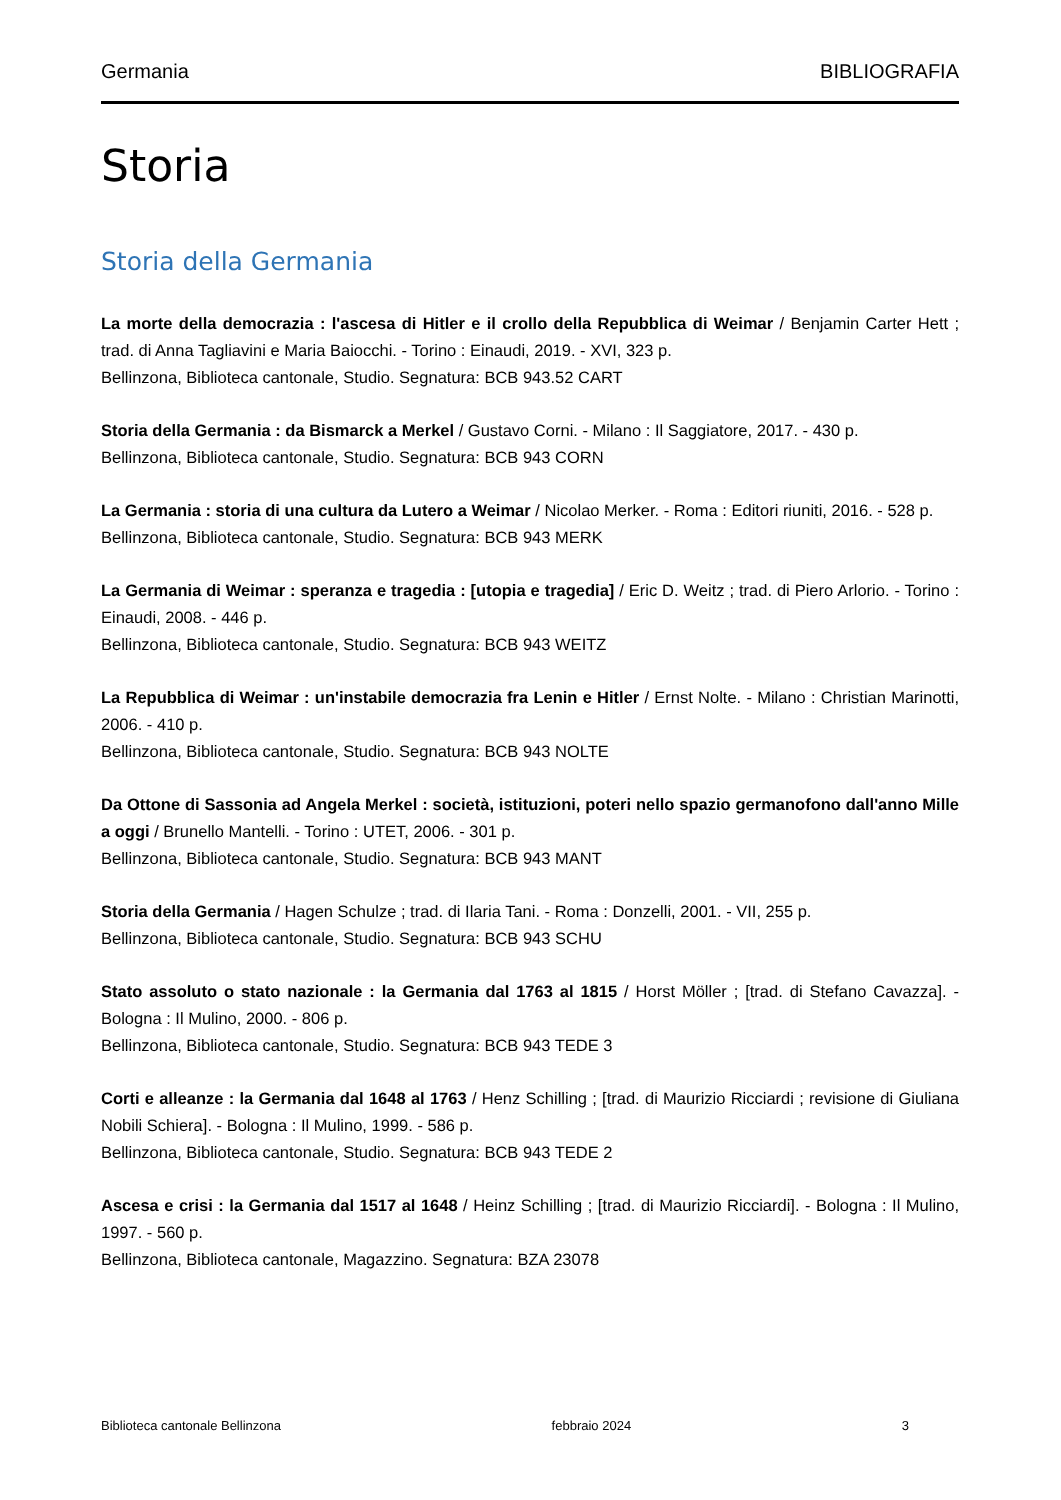Germania BIBLIOGRAFIA
Storia
Storia della Germania
La morte della democrazia : l'ascesa di Hitler e il crollo della Repubblica di Weimar / Benjamin Carter Hett ; trad. di Anna Tagliavini e Maria Baiocchi. - Torino : Einaudi, 2019. - XVI, 323 p.
Bellinzona, Biblioteca cantonale, Studio. Segnatura: BCB 943.52 CART
Storia della Germania : da Bismarck a Merkel / Gustavo Corni. - Milano : Il Saggiatore, 2017. - 430 p.
Bellinzona, Biblioteca cantonale, Studio. Segnatura: BCB 943 CORN
La Germania : storia di una cultura da Lutero a Weimar / Nicolao Merker. - Roma : Editori riuniti, 2016. - 528 p.
Bellinzona, Biblioteca cantonale, Studio. Segnatura: BCB 943 MERK
La Germania di Weimar : speranza e tragedia : [utopia e tragedia] / Eric D. Weitz ; trad. di Piero Arlorio. - Torino : Einaudi, 2008. - 446 p.
Bellinzona, Biblioteca cantonale, Studio. Segnatura: BCB 943 WEITZ
La Repubblica di Weimar : un'instabile democrazia fra Lenin e Hitler / Ernst Nolte. - Milano : Christian Marinotti, 2006. - 410 p.
Bellinzona, Biblioteca cantonale, Studio. Segnatura: BCB 943 NOLTE
Da Ottone di Sassonia ad Angela Merkel : società, istituzioni, poteri nello spazio germanofono dall'anno Mille a oggi / Brunello Mantelli. - Torino : UTET, 2006. - 301 p.
Bellinzona, Biblioteca cantonale, Studio. Segnatura: BCB 943 MANT
Storia della Germania / Hagen Schulze ; trad. di Ilaria Tani. - Roma : Donzelli, 2001. - VII, 255 p.
Bellinzona, Biblioteca cantonale, Studio. Segnatura: BCB 943 SCHU
Stato assoluto o stato nazionale : la Germania dal 1763 al 1815 / Horst Möller ; [trad. di Stefano Cavazza]. - Bologna : Il Mulino, 2000. - 806 p.
Bellinzona, Biblioteca cantonale, Studio. Segnatura: BCB 943 TEDE 3
Corti e alleanze : la Germania dal 1648 al 1763 / Henz Schilling ; [trad. di Maurizio Ricciardi ; revisione di Giuliana Nobili Schiera]. - Bologna : Il Mulino, 1999. - 586 p.
Bellinzona, Biblioteca cantonale, Studio. Segnatura: BCB 943 TEDE 2
Ascesa e crisi : la Germania dal 1517 al 1648 / Heinz Schilling ; [trad. di Maurizio Ricciardi]. - Bologna : Il Mulino, 1997. - 560 p.
Bellinzona, Biblioteca cantonale, Magazzino. Segnatura: BZA 23078
Biblioteca cantonale Bellinzona febbraio 2024 3